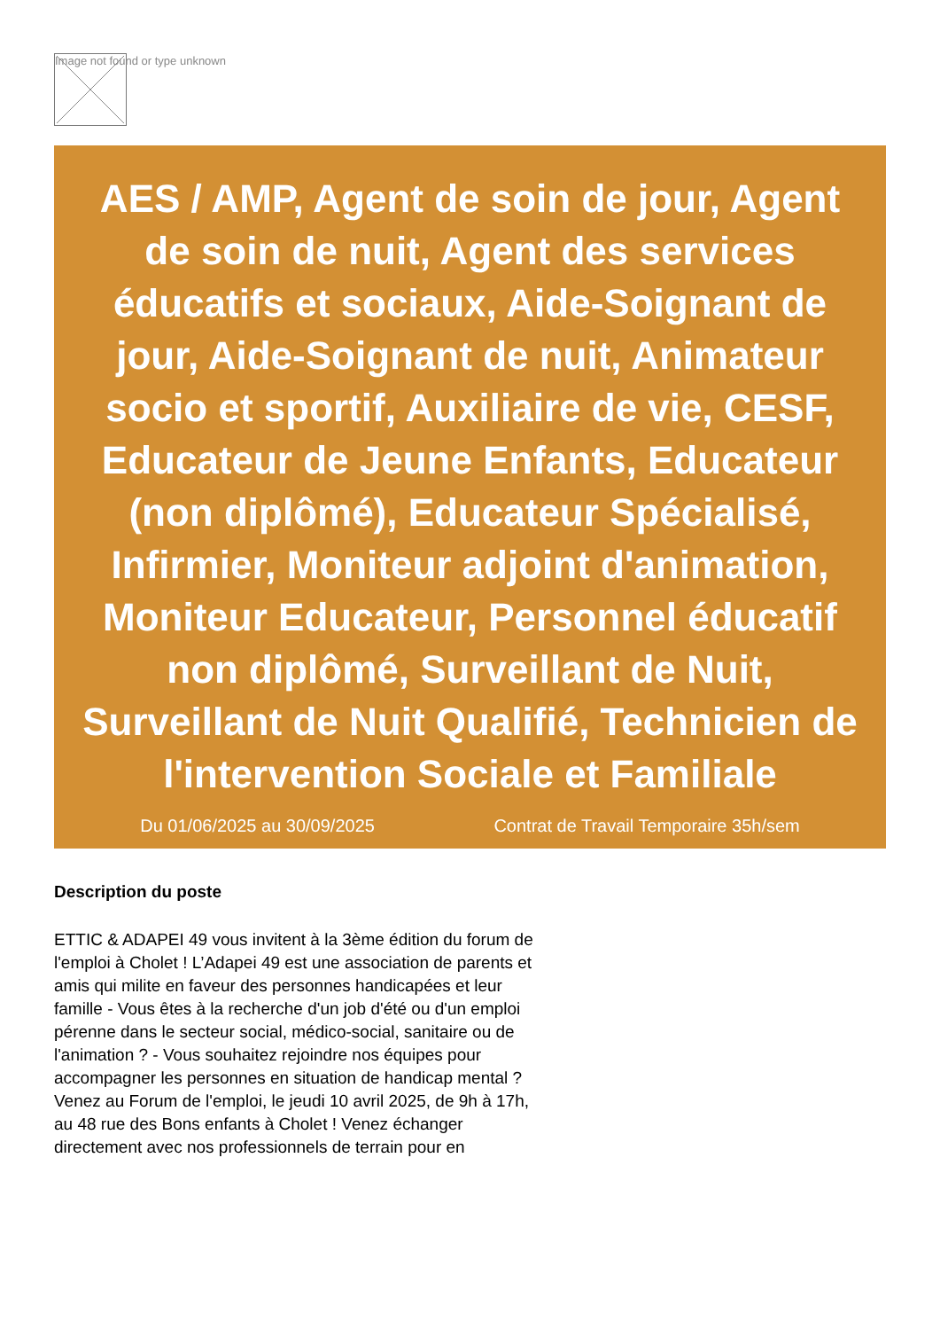Image not found or type unknown
AES / AMP, Agent de soin de jour, Agent de soin de nuit, Agent des services éducatifs et sociaux, Aide-Soignant de jour, Aide-Soignant de nuit, Animateur socio et sportif, Auxiliaire de vie, CESF, Educateur de Jeune Enfants, Educateur (non diplômé), Educateur Spécialisé, Infirmier, Moniteur adjoint d'animation, Moniteur Educateur, Personnel éducatif non diplômé, Surveillant de Nuit, Surveillant de Nuit Qualifié, Technicien de l'intervention Sociale et Familiale
Du 01/06/2025 au 30/09/2025 Contrat de Travail Temporaire 35h/sem
Description du poste
ETTIC & ADAPEI 49 vous invitent à la 3ème édition du forum de l'emploi à Cholet ! L’Adapei 49 est une association de parents et amis qui milite en faveur des personnes handicapées et leur famille - Vous êtes à la recherche d'un job d'été ou d'un emploi pérenne dans le secteur social, médico-social, sanitaire ou de l'animation ? - Vous souhaitez rejoindre nos équipes pour accompagner les personnes en situation de handicap mental ? Venez au Forum de l'emploi, le jeudi 10 avril 2025, de 9h à 17h, au 48 rue des Bons enfants à Cholet ! Venez échanger directement avec nos professionnels de terrain pour en